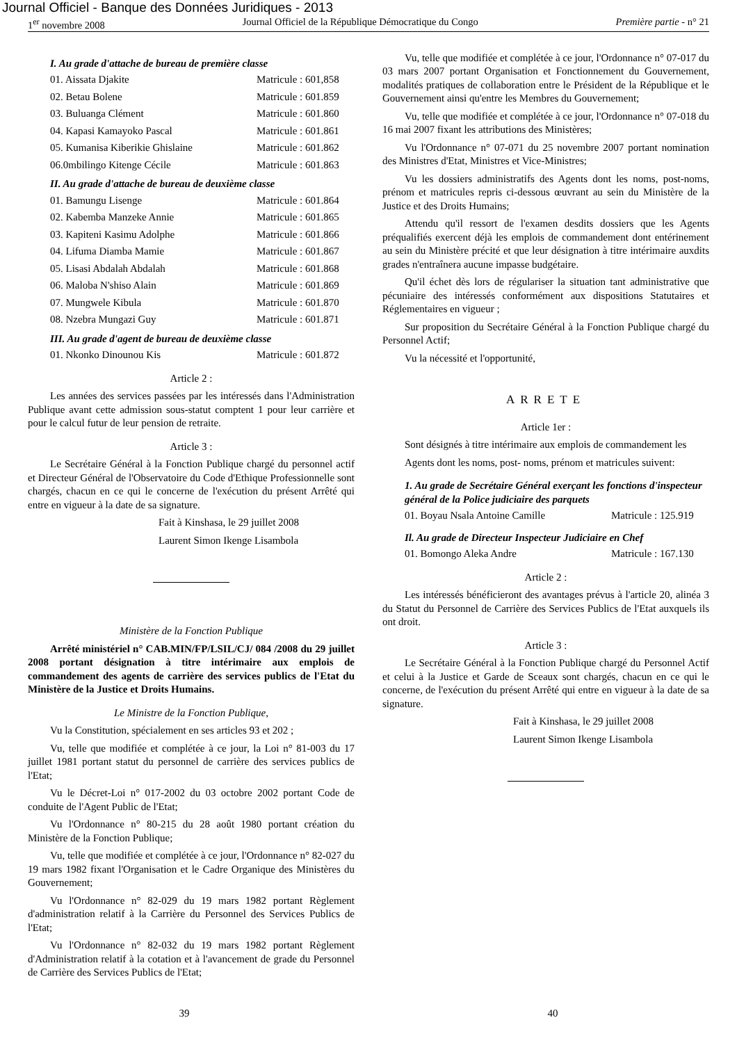Journal Officiel - Banque des Données Juridiques - 2013
1<sup>er</sup> novembre 2008 Journal Officiel de la République Démocratique du Congo Première partie - n° 21
I. Au grade d'attache de bureau de première classe
01. Aissata Djakite Matricule : 601,858
02. Betau Bolene Matricule : 601.859
03. Buluanga Clément Matricule : 601.860
04. Kapasi Kamayoko Pascal Matricule : 601.861
05. Kumanisa Kiberikie Ghislaine Matricule : 601.862
06.0mbilingo Kitenge Cécile Matricule : 601.863
II. Au grade d'attache de bureau de deuxième classe
01. Bamungu Lisenge Matricule : 601.864
02. Kabemba Manzeke Annie Matricule : 601.865
03. Kapiteni Kasimu Adolphe Matricule : 601.866
04. Lifuma Diamba Mamie Matricule : 601.867
05. Lisasi Abdalah Abdalah Matricule : 601.868
06. Maloba N'shiso Alain Matricule : 601.869
07. Mungwele Kibula Matricule : 601.870
08. Nzebra Mungazi Guy Matricule : 601.871
III. Au grade d'agent de bureau de deuxième classe
01. Nkonko Dinounou Kis Matricule : 601.872
Article 2 :
Les années des services passées par les intéressés dans l'Administration Publique avant cette admission sous-statut comptent 1 pour leur carrière et pour le calcul futur de leur pension de retraite.
Article 3 :
Le Secrétaire Général à la Fonction Publique chargé du personnel actif et Directeur Général de l'Observatoire du Code d'Ethique Professionnelle sont chargés, chacun en ce qui le concerne de l'exécution du présent Arrêté qui entre en vigueur à la date de sa signature.
Fait à Kinshasa, le 29 juillet 2008
Laurent Simon Ikenge Lisambola
Ministère de la Fonction Publique
Arrêté ministériel n° CAB.MIN/FP/LSIL/CJ/ 084 /2008 du 29 juillet 2008 portant désignation à titre intérimaire aux emplois de commandement des agents de carrière des services publics de l'Etat du Ministère de la Justice et Droits Humains.
Le Ministre de la Fonction Publique,
Vu la Constitution, spécialement en ses articles 93 et 202 ;
Vu, telle que modifiée et complétée à ce jour, la Loi n° 81-003 du 17 juillet 1981 portant statut du personnel de carrière des services publics de l'Etat;
Vu le Décret-Loi n° 017-2002 du 03 octobre 2002 portant Code de conduite de l'Agent Public de l'Etat;
Vu l'Ordonnance n° 80-215 du 28 août 1980 portant création du Ministère de la Fonction Publique;
Vu, telle que modifiée et complétée à ce jour, l'Ordonnance n° 82-027 du 19 mars 1982 fixant l'Organisation et le Cadre Organique des Ministères du Gouvernement;
Vu l'Ordonnance n° 82-029 du 19 mars 1982 portant Règlement d'administration relatif à la Carrière du Personnel des Services Publics de l'Etat;
Vu l'Ordonnance n° 82-032 du 19 mars 1982 portant Règlement d'Administration relatif à la cotation et à l'avancement de grade du Personnel de Carrière des Services Publics de l'Etat;
Vu, telle que modifiée et complétée à ce jour, l'Ordonnance n° 07-017 du 03 mars 2007 portant Organisation et Fonctionnement du Gouvernement, modalités pratiques de collaboration entre le Président de la République et le Gouvernement ainsi qu'entre les Membres du Gouvernement;
Vu, telle que modifiée et complétée à ce jour, l'Ordonnance n° 07-018 du 16 mai 2007 fixant les attributions des Ministères;
Vu l'Ordonnance n° 07-071 du 25 novembre 2007 portant nomination des Ministres d'Etat, Ministres et Vice-Ministres;
Vu les dossiers administratifs des Agents dont les noms, post-noms, prénom et matricules repris ci-dessous œuvrant au sein du Ministère de la Justice et des Droits Humains;
Attendu qu'il ressort de l'examen desdits dossiers que les Agents préqualifiés exercent déjà les emplois de commandement dont entérinement au sein du Ministère précité et que leur désignation à titre intérimaire auxdits grades n'entraînera aucune impasse budgétaire.
Qu'il échet dès lors de régulariser la situation tant administrative que pécuniaire des intéressés conformément aux dispositions Statutaires et Réglementaires en vigueur ;
Sur proposition du Secrétaire Général à la Fonction Publique chargé du Personnel Actif;
Vu la nécessité et l'opportunité,
ARRETE
Article 1er :
Sont désignés à titre intérimaire aux emplois de commandement les
Agents dont les noms, post- noms, prénom et matricules suivent:
1. Au grade de Secrétaire Général exerçant les fonctions d'inspecteur général de la Police judiciaire des parquets
01. Boyau Nsala Antoine Camille Matricule : 125.919
Il. Au grade de Directeur Inspecteur Judiciaire en Chef
01. Bomongo Aleka Andre Matricule : 167.130
Article 2 :
Les intéressés bénéficieront des avantages prévus à l'article 20, alinéa 3 du Statut du Personnel de Carrière des Services Publics de l'Etat auxquels ils ont droit.
Article 3 :
Le Secrétaire Général à la Fonction Publique chargé du Personnel Actif et celui à la Justice et Garde de Sceaux sont chargés, chacun en ce qui le concerne, de l'exécution du présent Arrêté qui entre en vigueur à la date de sa signature.
Fait à Kinshasa, le 29 juillet 2008
Laurent Simon Ikenge Lisambola
39 40